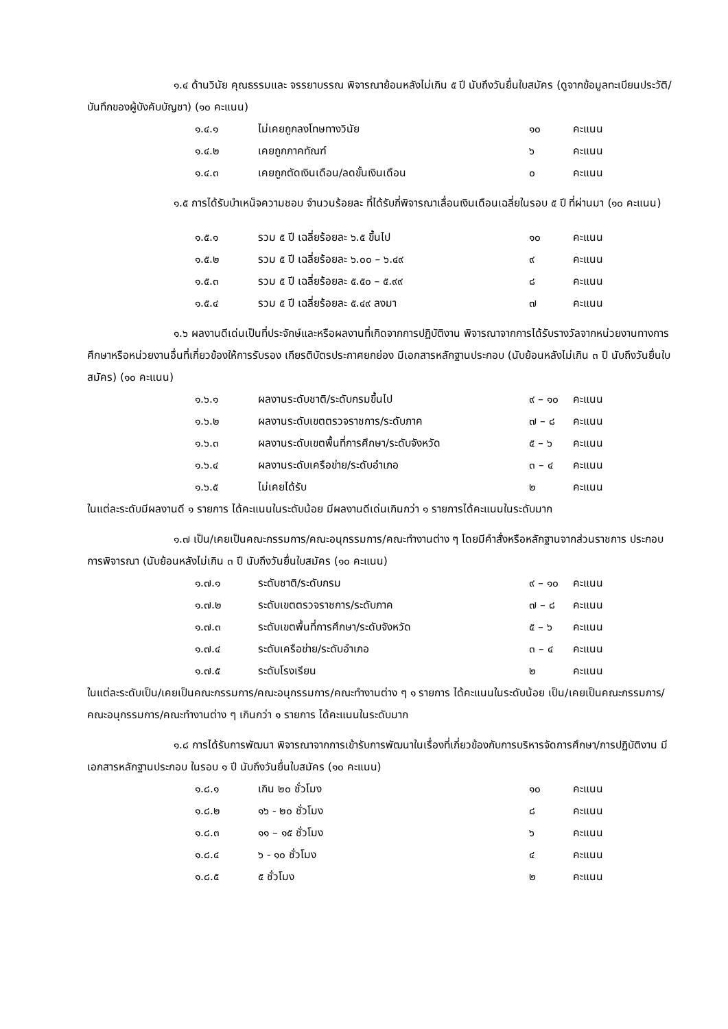๑.๔ ด้านวินัย คุณธรรมและ จรรยาบรรณ พิจารณาย้อนหลังไม่เกิน ๕ ปี นับถึงวันยื่นใบสมัคร (ดูจากข้อมูลทะเบียนประวัติ/บันทึกของผู้บังคับบัญชา) (๑๐ คะแนน)
| ๑.๔.๑ | ไม่เคยถูกลงโทษทางวินัย | ๑๐ | คะแนน |
| ๑.๔.๒ | เคยถูกภาคทัณฑ์ | ๖ | คะแนน |
| ๑.๔.๓ | เคยถูกตัดเงินเดือน/ลดขั้นเงินเดือน | ๐ | คะแนน |
๑.๕ การได้รับบำเหน็จความชอบ จำนวนร้อยละ ที่ได้รับกี่พิจารณาเลื่อนเงินเดือนเฉลี่ยในรอบ ๕ ปี ที่ผ่านมา (๑๐ คะแนน)
| ๑.๕.๑ | รวม ๕ ปี เฉลี่ยร้อยละ ๖.๕ ขึ้นไป | ๑๐ | คะแนน |
| ๑.๕.๒ | รวม ๕ ปี เฉลี่ยร้อยละ ๖.๐๐ – ๖.๔๙ | ๙ | คะแนน |
| ๑.๕.๓ | รวม ๕ ปี เฉลี่ยร้อยละ ๕.๕๐ – ๕.๙๙ | ๘ | คะแนน |
| ๑.๕.๔ | รวม ๕ ปี เฉลี่ยร้อยละ ๕.๔๙ ลงมา | ๗ | คะแนน |
๑.๖ ผลงานดีเด่นเป็นที่ประจักษ์และหรือผลงานที่เกิดจากการปฏิบัติงาน พิจารณาจากการได้รับรางวัลจากหน่วยงานทางการศึกษาหรือหน่วยงานอื่นที่เกี่ยวข้องให้การรับรอง เกียรติบัตรประกาศยกย่อง มีเอกสารหลักฐานประกอบ (นับย้อนหลังไม่เกิน ๓ ปี นับถึงวันยื่นใบสมัคร) (๑๐ คะแนน)
| ๑.๖.๑ | ผลงานระดับชาติ/ระดับกรมขึ้นไป | ๙ – ๑๐ | คะแนน |
| ๑.๖.๒ | ผลงานระดับเขตตรวจราชการ/ระดับภาค | ๗ – ๘ | คะแนน |
| ๑.๖.๓ | ผลงานระดับเขตพื้นที่การศึกษา/ระดับจังหวัด | ๕ – ๖ | คะแนน |
| ๑.๖.๔ | ผลงานระดับเครือข่าย/ระดับอำเภอ | ๓ – ๔ | คะแนน |
| ๑.๖.๕ | ไม่เคยได้รับ | ๒ | คะแนน |
ในแต่ละระดับมีผลงานดี ๑ รายการ ได้คะแนนในระดับน้อย มีผลงานดีเด่นเกินกว่า ๑ รายการได้คะแนนในระดับมาก
๑.๗ เป็น/เคยเป็นคณะกรรมการ/คณะอนุกรรมการ/คณะทำงานต่าง ๆ โดยมีคำสั่งหรือหลักฐานจากส่วนราชการ ประกอบการพิจารณา (นับย้อนหลังไม่เกิน ๓ ปี นับถึงวันยื่นใบสมัคร (๑๐ คะแนน)
| ๑.๗.๑ | ระดับชาติ/ระดับกรม | ๙ – ๑๐ | คะแนน |
| ๑.๗.๒ | ระดับเขตตรวจราชการ/ระดับภาค | ๗ – ๘ | คะแนน |
| ๑.๗.๓ | ระดับเขตพื้นที่การศึกษา/ระดับจังหวัด | ๕ – ๖ | คะแนน |
| ๑.๗.๔ | ระดับเครือข่าย/ระดับอำเภอ | ๓ – ๔ | คะแนน |
| ๑.๗.๕ | ระดับโรงเรียน | ๒ | คะแนน |
ในแต่ละระดับเป็น/เคยเป็นคณะกรรมการ/คณะอนุกรรมการ/คณะทำงานต่าง ๆ ๑ รายการ ได้คะแนนในระดับน้อย เป็น/เคยเป็นคณะกรรมการ/คณะอนุกรรมการ/คณะทำงานต่าง ๆ เกินกว่า ๑ รายการ ได้คะแนนในระดับมาก
๑.๘ การได้รับการพัฒนา พิจารณาจากการเข้ารับการพัฒนาในเรื่องที่เกี่ยวข้องกับการบริหารจัดการศึกษา/การปฏิบัติงาน มีเอกสารหลักฐานประกอบ ในรอบ ๑ ปี นับถึงวันยื่นใบสมัคร (๑๐ คะแนน)
| ๑.๘.๑ | เกิน ๒๐ ชั่วโมง | ๑๐ | คะแนน |
| ๑.๘.๒ | ๑๖ - ๒๐ ชั่วโมง | ๘ | คะแนน |
| ๑.๘.๓ | ๑๑ – ๑๕ ชั่วโมง | ๖ | คะแนน |
| ๑.๘.๔ | ๖ - ๑๐ ชั่วโมง | ๔ | คะแนน |
| ๑.๘.๕ | ๕ ชั่วโมง | ๒ | คะแนน |